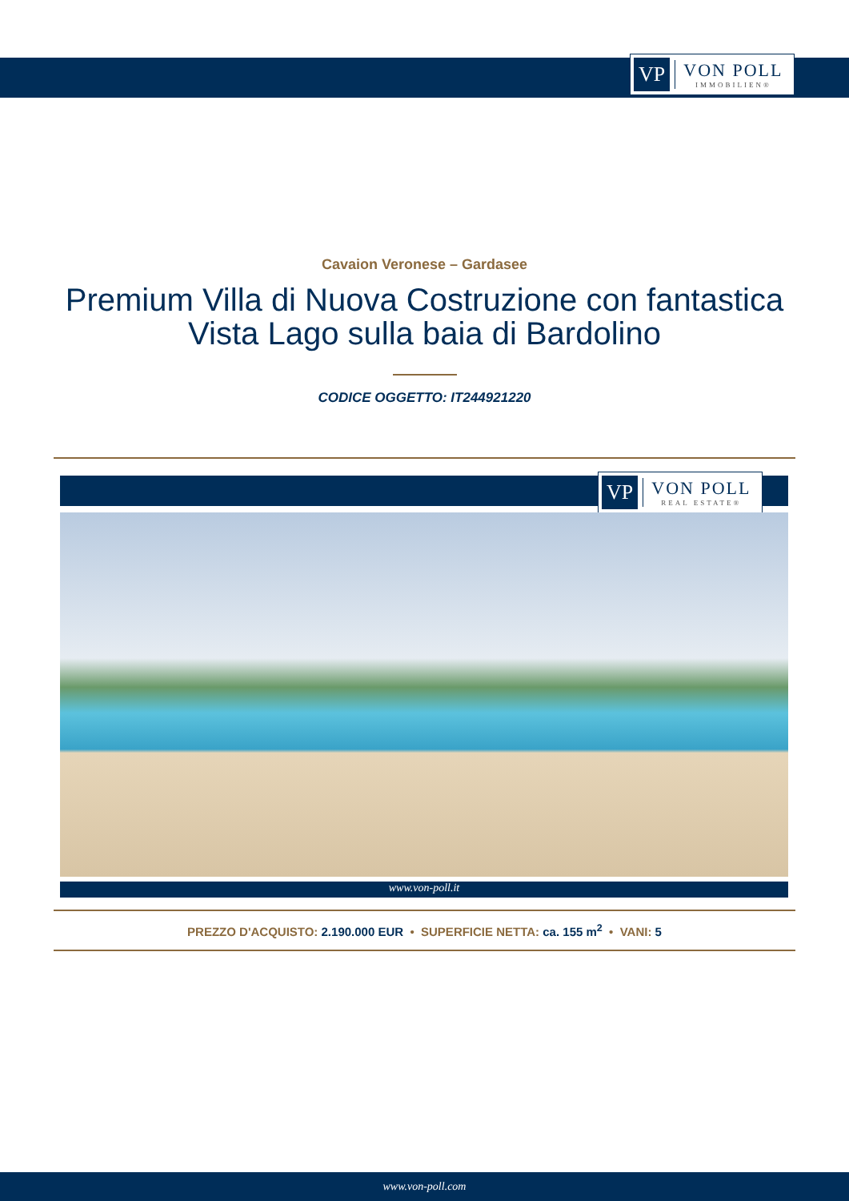VP VON POLL
IMMOBILIEN®
Cavaion Veronese – Gardasee
Premium Villa di Nuova Costruzione con fantastica Vista Lago sulla baia di Bardolino
CODICE OGGETTO: IT244921220
VP VON POLL
REAL ESTATE®
www.von-poll.it
PREZZO D'ACQUISTO: 2.190.000 EUR • SUPERFICIE NETTA: ca. 155 m<sup>2</sup> • VANI: 5
www.von-poll.com